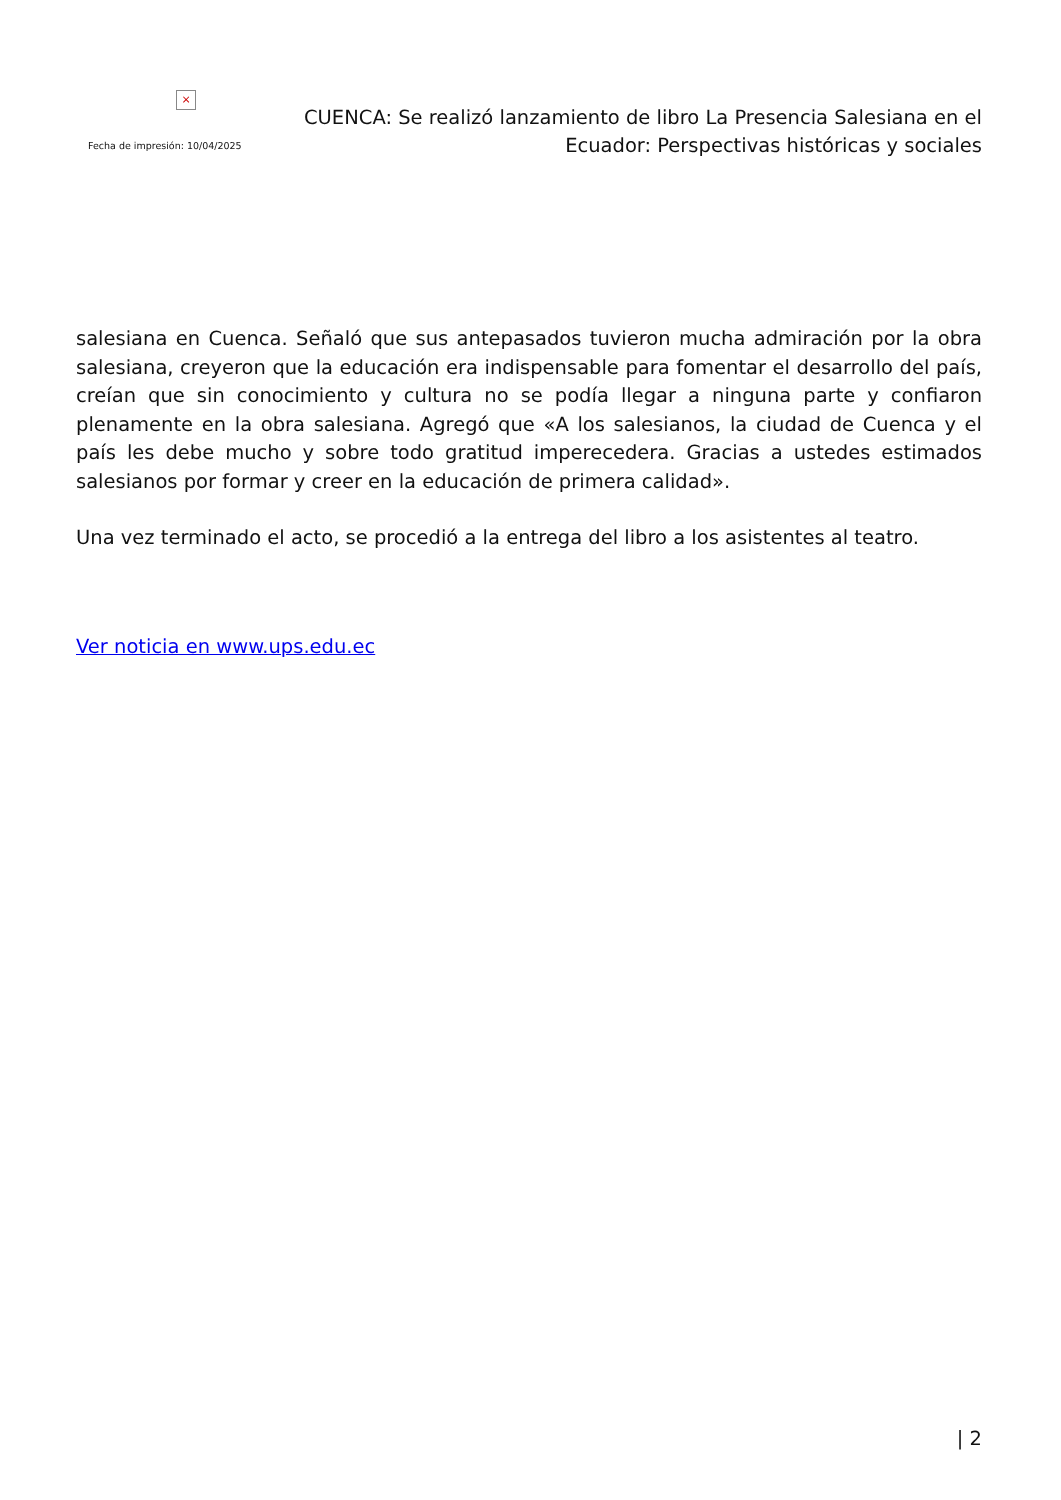×
Fecha de impresión: 10/04/2025
CUENCA: Se realizó lanzamiento de libro La Presencia Salesiana en el Ecuador: Perspectivas históricas y sociales
salesiana en Cuenca. Señaló que sus antepasados tuvieron mucha admiración por la obra salesiana, creyeron que la educación era indispensable para fomentar el desarrollo del país, creían que sin conocimiento y cultura no se podía llegar a ninguna parte y confiaron plenamente en la obra salesiana. Agregó que «A los salesianos, la ciudad de Cuenca y el país les debe mucho y sobre todo gratitud imperecedera. Gracias a ustedes estimados salesianos por formar y creer en la educación de primera calidad».
Una vez terminado el acto, se procedió a la entrega del libro a los asistentes al teatro.
Ver noticia en www.ups.edu.ec
| 2